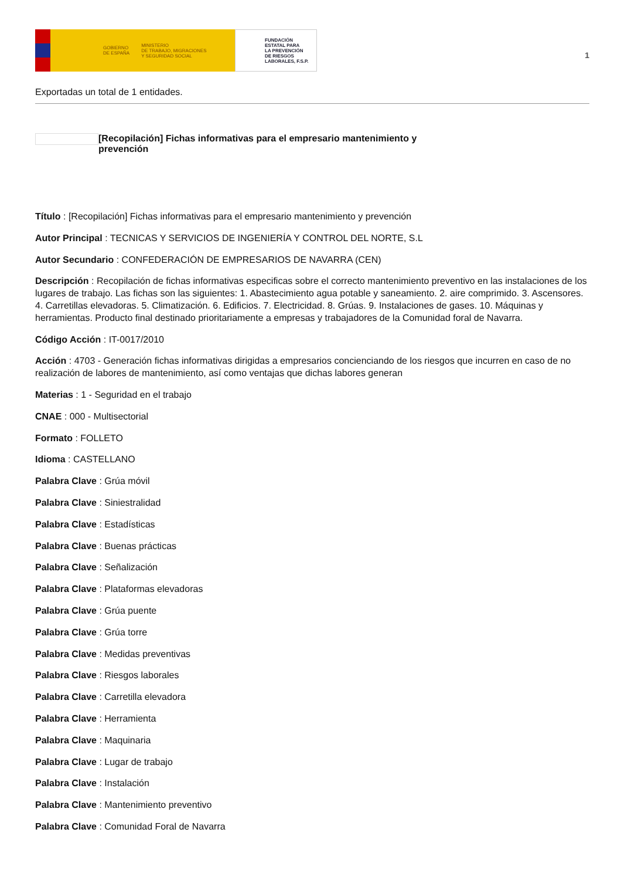GOBIERNO
DE ESPAÑA MINISTERIO
DE TRABAJO, MIGRACIONES
Y SEGURIDAD SOCIAL
FUNDACIÓN
ESTATAL PARA
LA PREVENCIÓN
DE RIESGOS
LABORALES, F.S.P.
1
Exportadas un total de 1 entidades.
[Recopilación] Fichas informativas para el empresario mantenimiento y prevención
Título : [Recopilación] Fichas informativas para el empresario mantenimiento y prevención
Autor Principal : TECNICAS Y SERVICIOS DE INGENIERÍA Y CONTROL DEL NORTE, S.L
Autor Secundario : CONFEDERACIÓN DE EMPRESARIOS DE NAVARRA (CEN)
Descripción : Recopilación de fichas informativas especificas sobre el correcto mantenimiento preventivo en las instalaciones de los lugares de trabajo. Las fichas son las siguientes: 1. Abastecimiento agua potable y saneamiento. 2. aire comprimido. 3. Ascensores. 4. Carretillas elevadoras. 5. Climatización. 6. Edificios. 7. Electricidad. 8. Grúas. 9. Instalaciones de gases. 10. Máquinas y herramientas. Producto final destinado prioritariamente a empresas y trabajadores de la Comunidad foral de Navarra.
Código Acción : IT-0017/2010
Acción : 4703 - Generación fichas informativas dirigidas a empresarios concienciando de los riesgos que incurren en caso de no realización de labores de mantenimiento, así como ventajas que dichas labores generan
Materias : 1 - Seguridad en el trabajo
CNAE : 000 - Multisectorial
Formato : FOLLETO
Idioma : CASTELLANO
Palabra Clave : Grúa móvil
Palabra Clave : Siniestralidad
Palabra Clave : Estadísticas
Palabra Clave : Buenas prácticas
Palabra Clave : Señalización
Palabra Clave : Plataformas elevadoras
Palabra Clave : Grúa puente
Palabra Clave : Grúa torre
Palabra Clave : Medidas preventivas
Palabra Clave : Riesgos laborales
Palabra Clave : Carretilla elevadora
Palabra Clave : Herramienta
Palabra Clave : Maquinaria
Palabra Clave : Lugar de trabajo
Palabra Clave : Instalación
Palabra Clave : Mantenimiento preventivo
Palabra Clave : Comunidad Foral de Navarra